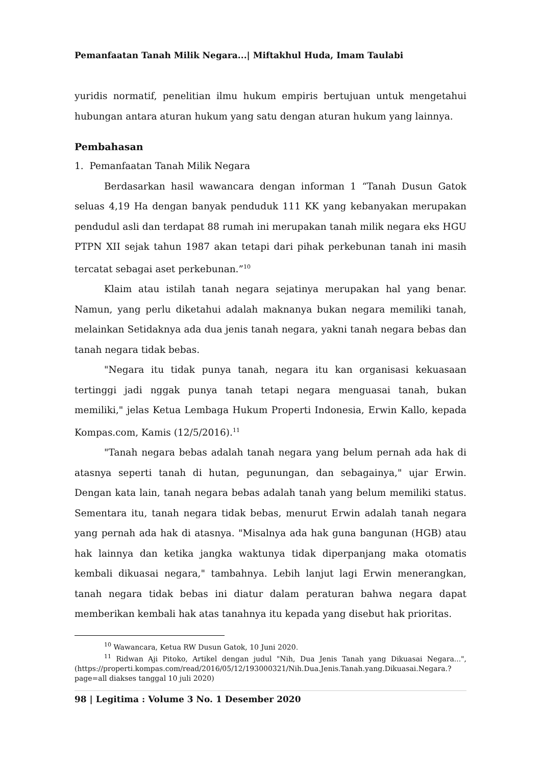Pemanfaatan Tanah Milik Negara...| Miftakhul Huda, Imam Taulabi
yuridis normatif, penelitian ilmu hukum empiris bertujuan untuk mengetahui hubungan antara aturan hukum yang satu dengan aturan hukum yang lainnya.
Pembahasan
1. Pemanfaatan Tanah Milik Negara
Berdasarkan hasil wawancara dengan informan 1 “Tanah Dusun Gatok seluas 4,19 Ha dengan banyak penduduk 111 KK yang kebanyakan merupakan pendudul asli dan terdapat 88 rumah ini merupakan tanah milik negara eks HGU PTPN XII sejak tahun 1987 akan tetapi dari pihak perkebunan tanah ini masih tercatat sebagai aset perkebunan.”<sup>10</sup>
Klaim atau istilah tanah negara sejatinya merupakan hal yang benar. Namun, yang perlu diketahui adalah maknanya bukan negara memiliki tanah, melainkan Setidaknya ada dua jenis tanah negara, yakni tanah negara bebas dan tanah negara tidak bebas.
"Negara itu tidak punya tanah, negara itu kan organisasi kekuasaan tertinggi jadi nggak punya tanah tetapi negara menguasai tanah, bukan memiliki," jelas Ketua Lembaga Hukum Properti Indonesia, Erwin Kallo, kepada Kompas.com, Kamis (12/5/2016).<sup>11</sup>
"Tanah negara bebas adalah tanah negara yang belum pernah ada hak di atasnya seperti tanah di hutan, pegunungan, dan sebagainya," ujar Erwin. Dengan kata lain, tanah negara bebas adalah tanah yang belum memiliki status. Sementara itu, tanah negara tidak bebas, menurut Erwin adalah tanah negara yang pernah ada hak di atasnya. "Misalnya ada hak guna bangunan (HGB) atau hak lainnya dan ketika jangka waktunya tidak diperpanjang maka otomatis kembali dikuasai negara," tambahnya. Lebih lanjut lagi Erwin menerangkan, tanah negara tidak bebas ini diatur dalam peraturan bahwa negara dapat memberikan kembali hak atas tanahnya itu kepada yang disebut hak prioritas.
<sup>10</sup> Wawancara, Ketua RW Dusun Gatok, 10 Juni 2020.
<sup>11</sup> Ridwan Aji Pitoko, Artikel dengan judul "Nih, Dua Jenis Tanah yang Dikuasai Negara...", (https://properti.kompas.com/read/2016/05/12/193000321/Nih.Dua.Jenis.Tanah.yang.Dikuasai.Negara.?page=all diakses tanggal 10 juli 2020)
98 | Legitima : Volume 3 No. 1 Desember 2020